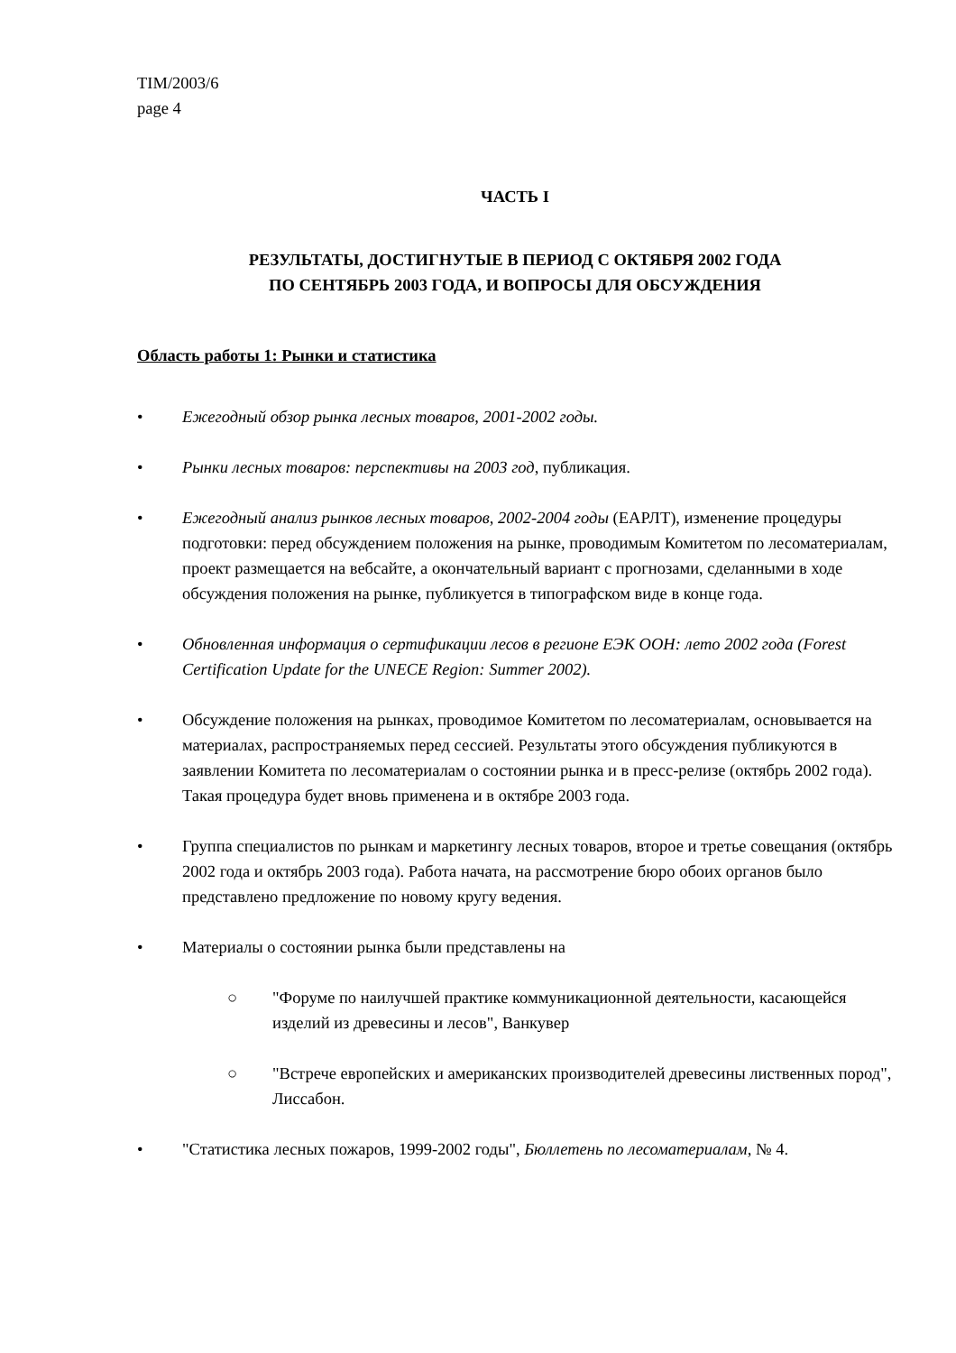TIM/2003/6
page 4
ЧАСТЬ I
РЕЗУЛЬТАТЫ, ДОСТИГНУТЫЕ В ПЕРИОД С ОКТЯБРЯ 2002 ГОДА
ПО СЕНТЯБРЬ 2003 ГОДА, И ВОПРОСЫ ДЛЯ ОБСУЖДЕНИЯ
Область работы 1: Рынки и статистика
• Ежегодный обзор рынка лесных товаров, 2001-2002 годы.
• Рынки лесных товаров: перспективы на 2003 год, публикация.
• Ежегодный анализ рынков лесных товаров, 2002-2004 годы (ЕАРЛТ), изменение процедуры подготовки: перед обсуждением положения на рынке, проводимым Комитетом по лесоматериалам, проект размещается на вебсайте, а окончательный вариант с прогнозами, сделанными в ходе обсуждения положения на рынке, публикуется в типографском виде в конце года.
• Обновленная информация о сертификации лесов в регионе ЕЭК ООН: лето 2002 года (Forest Certification Update for the UNECE Region: Summer 2002).
• Обсуждение положения на рынках, проводимое Комитетом по лесоматериалам, основывается на материалах, распространяемых перед сессией. Результаты этого обсуждения публикуются в заявлении Комитета по лесоматериалам о состоянии рынка и в пресс-релизе (октябрь 2002 года). Такая процедура будет вновь применена и в октябре 2003 года.
• Группа специалистов по рынкам и маркетингу лесных товаров, второе и третье совещания (октябрь 2002 года и октябрь 2003 года). Работа начата, на рассмотрение бюро обоих органов было представлено предложение по новому кругу ведения.
• Материалы о состоянии рынка были представлены на
○ "Форуме по наилучшей практике коммуникационной деятельности, касающейся изделий из древесины и лесов", Ванкувер
○ "Встрече европейских и американских производителей древесины лиственных пород", Лиссабон.
• "Статистика лесных пожаров, 1999-2002 годы", Бюллетень по лесоматериалам, № 4.